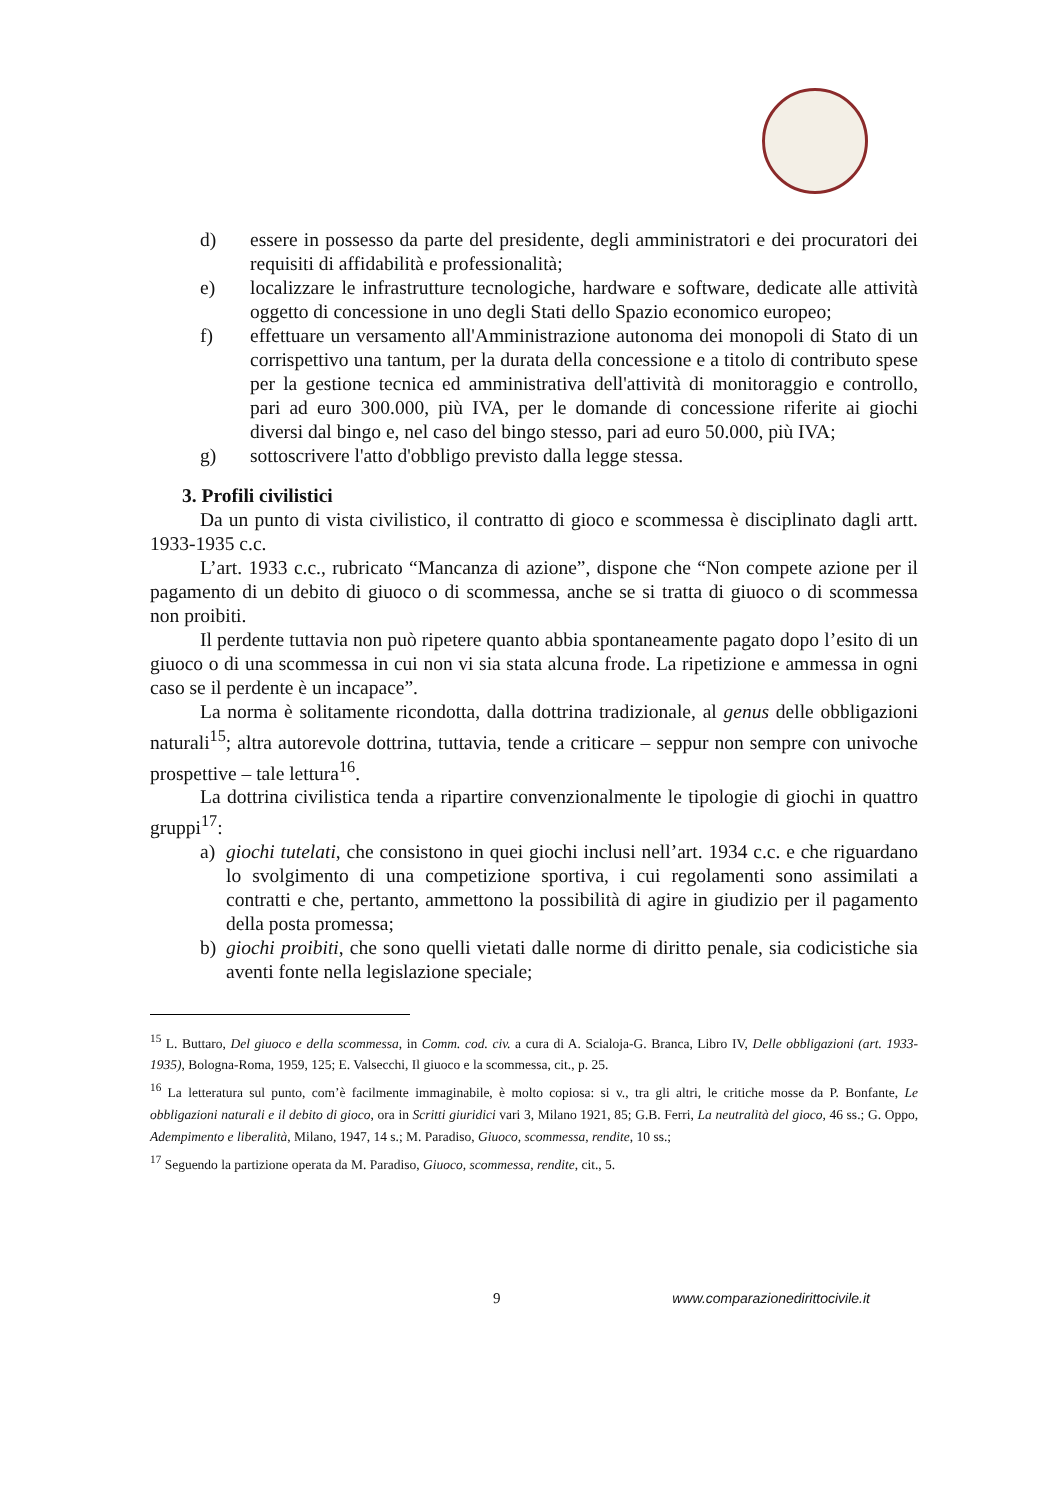d) essere in possesso da parte del presidente, degli amministratori e dei procuratori dei requisiti di affidabilità e professionalità;
e) localizzare le infrastrutture tecnologiche, hardware e software, dedicate alle attività oggetto di concessione in uno degli Stati dello Spazio economico europeo;
f) effettuare un versamento all'Amministrazione autonoma dei monopoli di Stato di un corrispettivo una tantum, per la durata della concessione e a titolo di contributo spese per la gestione tecnica ed amministrativa dell'attività di monitoraggio e controllo, pari ad euro 300.000, più IVA, per le domande di concessione riferite ai giochi diversi dal bingo e, nel caso del bingo stesso, pari ad euro 50.000, più IVA;
g) sottoscrivere l'atto d'obbligo previsto dalla legge stessa.
3. Profili civilistici
Da un punto di vista civilistico, il contratto di gioco e scommessa è disciplinato dagli artt. 1933-1935 c.c.
L’art. 1933 c.c., rubricato “Mancanza di azione”, dispone che “Non compete azione per il pagamento di un debito di giuoco o di scommessa, anche se si tratta di giuoco o di scommessa non proibiti.
Il perdente tuttavia non può ripetere quanto abbia spontaneamente pagato dopo l’esito di un giuoco o di una scommessa in cui non vi sia stata alcuna frode. La ripetizione e ammessa in ogni caso se il perdente è un incapace”.
La norma è solitamente ricondotta, dalla dottrina tradizionale, al genus delle obbligazioni naturali<sup>15</sup>; altra autorevole dottrina, tuttavia, tende a criticare – seppur non sempre con univoche prospettive – tale lettura<sup>16</sup>.
La dottrina civilistica tenda a ripartire convenzionalmente le tipologie di giochi in quattro gruppi<sup>17</sup>:
a) giochi tutelati, che consistono in quei giochi inclusi nell’art. 1934 c.c. e che riguardano lo svolgimento di una competizione sportiva, i cui regolamenti sono assimilati a contratti e che, pertanto, ammettono la possibilità di agire in giudizio per il pagamento della posta promessa;
b) giochi proibiti, che sono quelli vietati dalle norme di diritto penale, sia codicistiche sia aventi fonte nella legislazione speciale;
<sup>15</sup> L. Buttaro, Del giuoco e della scommessa, in Comm. cod. civ. a cura di A. Scialoja-G. Branca, Libro IV, Delle obbligazioni (art. 1933-1935), Bologna-Roma, 1959, 125; E. Valsecchi, Il giuoco e la scommessa, cit., p. 25.
<sup>16</sup> La letteratura sul punto, com’è facilmente immaginabile, è molto copiosa: si v., tra gli altri, le critiche mosse da P. Bonfante, Le obbligazioni naturali e il debito di gioco, ora in Scritti giuridici vari 3, Milano 1921, 85; G.B. Ferri, La neutralità del gioco, 46 ss.; G. Oppo, Adempimento e liberalità, Milano, 1947, 14 s.; M. Paradiso, Giuoco, scommessa, rendite, 10 ss.;
<sup>17</sup> Seguendo la partizione operata da M. Paradiso, Giuoco, scommessa, rendite, cit., 5.
9 www.comparazionedirittocivile.it